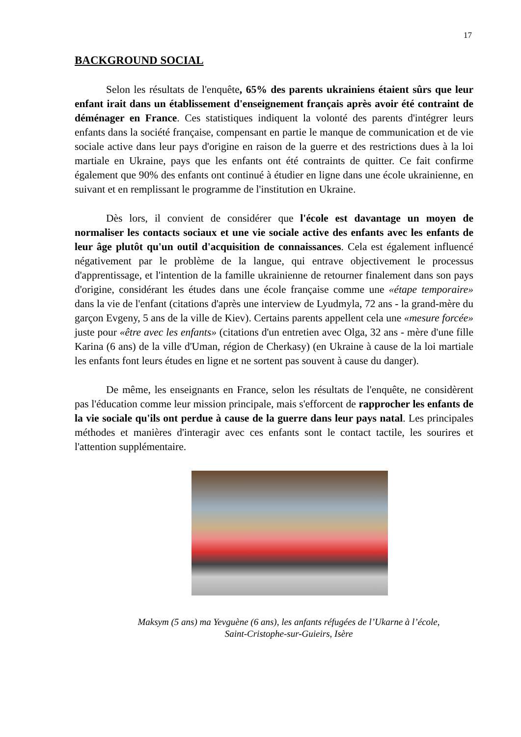17
BACKGROUND SOCIAL
Selon les résultats de l'enquête, 65% des parents ukrainiens étaient sûrs que leur enfant irait dans un établissement d'enseignement français après avoir été contraint de déménager en France. Ces statistiques indiquent la volonté des parents d'intégrer leurs enfants dans la société française, compensant en partie le manque de communication et de vie sociale active dans leur pays d'origine en raison de la guerre et des restrictions dues à la loi martiale en Ukraine, pays que les enfants ont été contraints de quitter. Ce fait confirme également que 90% des enfants ont continué à étudier en ligne dans une école ukrainienne, en suivant et en remplissant le programme de l'institution en Ukraine.
Dès lors, il convient de considérer que l'école est davantage un moyen de normaliser les contacts sociaux et une vie sociale active des enfants avec les enfants de leur âge plutôt qu'un outil d'acquisition de connaissances. Cela est également influencé négativement par le problème de la langue, qui entrave objectivement le processus d'apprentissage, et l'intention de la famille ukrainienne de retourner finalement dans son pays d'origine, considérant les études dans une école française comme une «étape temporaire» dans la vie de l'enfant (citations d'après une interview de Lyudmyla, 72 ans - la grand-mère du garçon Evgeny, 5 ans de la ville de Kiev). Certains parents appellent cela une «mesure forcée» juste pour «être avec les enfants» (citations d'un entretien avec Olga, 32 ans - mère d'une fille Karina (6 ans) de la ville d'Uman, région de Cherkasy) (en Ukraine à cause de la loi martiale les enfants font leurs études en ligne et ne sortent pas souvent à cause du danger).
De même, les enseignants en France, selon les résultats de l'enquête, ne considèrent pas l'éducation comme leur mission principale, mais s'efforcent de rapprocher les enfants de la vie sociale qu'ils ont perdue à cause de la guerre dans leur pays natal. Les principales méthodes et manières d'interagir avec ces enfants sont le contact tactile, les sourires et l'attention supplémentaire.
Maksym (5 ans) ma Yevguène (6 ans), les anfants réfugées de l’Ukarne à l’école,
Saint-Cristophe-sur-Guieirs, Isère